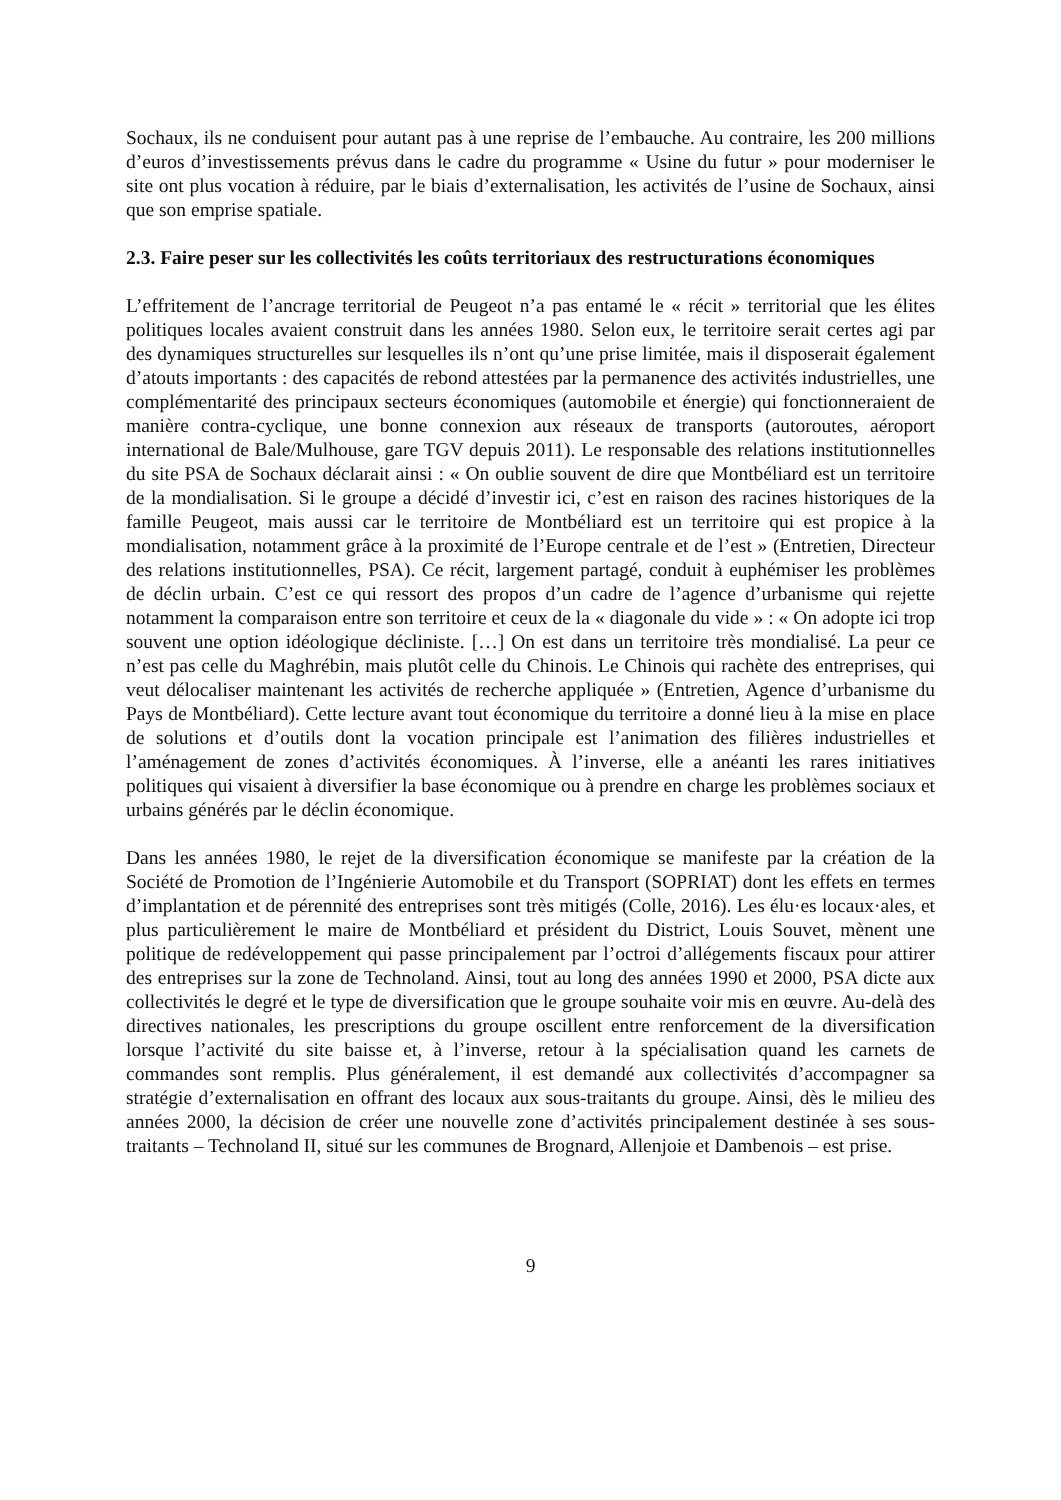Sochaux, ils ne conduisent pour autant pas à une reprise de l’embauche. Au contraire, les 200 millions d’euros d’investissements prévus dans le cadre du programme « Usine du futur » pour moderniser le site ont plus vocation à réduire, par le biais d’externalisation, les activités de l’usine de Sochaux, ainsi que son emprise spatiale.
2.3. Faire peser sur les collectivités les coûts territoriaux des restructurations économiques
L’effritement de l’ancrage territorial de Peugeot n’a pas entamé le « récit » territorial que les élites politiques locales avaient construit dans les années 1980. Selon eux, le territoire serait certes agi par des dynamiques structurelles sur lesquelles ils n’ont qu’une prise limitée, mais il disposerait également d’atouts importants : des capacités de rebond attestées par la permanence des activités industrielles, une complémentarité des principaux secteurs économiques (automobile et énergie) qui fonctionneraient de manière contra-cyclique, une bonne connexion aux réseaux de transports (autoroutes, aéroport international de Bale/Mulhouse, gare TGV depuis 2011). Le responsable des relations institutionnelles du site PSA de Sochaux déclarait ainsi : « On oublie souvent de dire que Montbéliard est un territoire de la mondialisation. Si le groupe a décidé d’investir ici, c’est en raison des racines historiques de la famille Peugeot, mais aussi car le territoire de Montbéliard est un territoire qui est propice à la mondialisation, notamment grâce à la proximité de l’Europe centrale et de l’est » (Entretien, Directeur des relations institutionnelles, PSA). Ce récit, largement partagé, conduit à euphémiser les problèmes de déclin urbain. C’est ce qui ressort des propos d’un cadre de l’agence d’urbanisme qui rejette notamment la comparaison entre son territoire et ceux de la « diagonale du vide » : « On adopte ici trop souvent une option idéologique décliniste. […] On est dans un territoire très mondialisé. La peur ce n’est pas celle du Maghrébin, mais plutôt celle du Chinois. Le Chinois qui rachète des entreprises, qui veut délocaliser maintenant les activités de recherche appliquée » (Entretien, Agence d’urbanisme du Pays de Montbéliard). Cette lecture avant tout économique du territoire a donné lieu à la mise en place de solutions et d’outils dont la vocation principale est l’animation des filières industrielles et l’aménagement de zones d’activités économiques. À l’inverse, elle a anéanti les rares initiatives politiques qui visaient à diversifier la base économique ou à prendre en charge les problèmes sociaux et urbains générés par le déclin économique.
Dans les années 1980, le rejet de la diversification économique se manifeste par la création de la Société de Promotion de l’Ingénierie Automobile et du Transport (SOPRIAT) dont les effets en termes d’implantation et de pérennité des entreprises sont très mitigés (Colle, 2016). Les élu·es locaux·ales, et plus particulièrement le maire de Montbéliard et président du District, Louis Souvet, mènent une politique de redéveloppement qui passe principalement par l’octroi d’allégements fiscaux pour attirer des entreprises sur la zone de Technoland. Ainsi, tout au long des années 1990 et 2000, PSA dicte aux collectivités le degré et le type de diversification que le groupe souhaite voir mis en œuvre. Au-delà des directives nationales, les prescriptions du groupe oscillent entre renforcement de la diversification lorsque l’activité du site baisse et, à l’inverse, retour à la spécialisation quand les carnets de commandes sont remplis. Plus généralement, il est demandé aux collectivités d’accompagner sa stratégie d’externalisation en offrant des locaux aux sous-traitants du groupe. Ainsi, dès le milieu des années 2000, la décision de créer une nouvelle zone d’activités principalement destinée à ses sous-traitants – Technoland II, situé sur les communes de Brognard, Allenjoie et Dambenois – est prise.
9